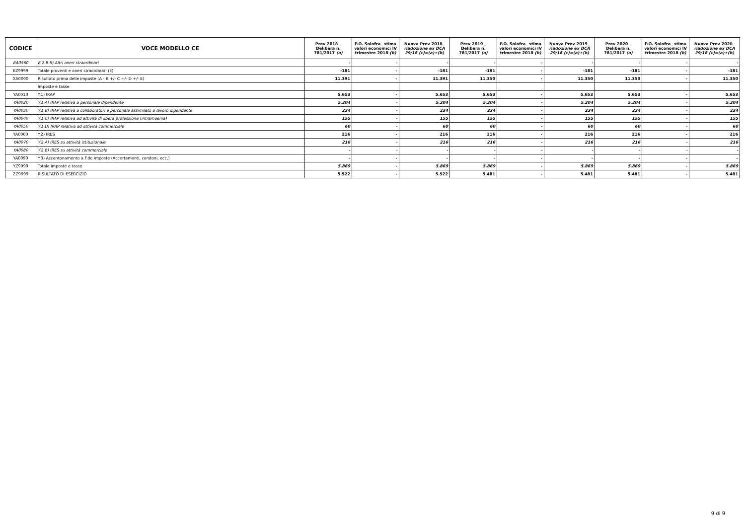| CODICE | VOCE MODELLO CE | Prev 2018 _ Delibera n. 781/2017 (a) | P.O. Solofra_ stima valori economici IV trimestre 2018 (b) | Nuova Prev 2018_ riadozione ex DCA 29/18 (c)=(a)+(b) | Prev 2019 _ Delibera n. 781/2017 (a) | P.O. Solofra_ stima valori economici IV trimestre 2018 (b) | Nuova Prev 2019_ riadozione ex DCA 29/18 (c)=(a)+(b) | Prev 2020 _ Delibera n. 781/2017 (a) | P.O. Solofra_ stima valori economici IV trimestre 2018 (b) | Nuova Prev 2020_ riadozione ex DCA 29/18 (c)=(a)+(b) |
| --- | --- | --- | --- | --- | --- | --- | --- | --- | --- | --- |
| EA0560 | E.2.B.5) Altri oneri straordinari | - | - | - | - | - | - | - | - | - |
| EZ9999 | Totale proventi e oneri straordinari (E) | -181 | - | -181 | -181 | - | -181 | -181 | - | -181 |
| XA0000 | Risultato prima delle imposte (A - B +/- C +/- D +/- E) | 11.391 | - | 11.391 | 11.350 | - | 11.350 | 11.350 | - | 11.350 |
| | Imposte e tasse | | | | | | | | | |
| YA0010 | Y.1) IRAP | 5.653 | - | 5.653 | 5.653 | - | 5.653 | 5.653 | - | 5.653 |
| YA0020 | Y.1.A) IRAP relativa a personale dipendente | 5.204 | - | 5.204 | 5.204 | - | 5.204 | 5.204 | - | 5.204 |
| YA0030 | Y.1.B) IRAP relativa a collaboratori e personale assimilato a lavoro dipendente | 234 | - | 234 | 234 | - | 234 | 234 | - | 234 |
| YA0040 | Y.1.C) IRAP relativa ad attività di libera professione (intramoenia) | 155 | - | 155 | 155 | - | 155 | 155 | - | 155 |
| YA0050 | Y.1.D) IRAP relativa ad attività commerciale | 60 | - | 60 | 60 | - | 60 | 60 | - | 60 |
| YA0060 | Y.2) IRES | 216 | - | 216 | 216 | - | 216 | 216 | - | 216 |
| YA0070 | Y.2.A) IRES su attività istituzionale | 216 | - | 216 | 216 | - | 216 | 216 | - | 216 |
| YA0080 | Y.2.B) IRES su attività commerciale | - | - | - | - | - | - | - | - | - |
| YA0090 | Y.3) Accantonamento a F.do Imposte (Accertamenti, condoni, ecc.) | - | - | - | - | - | - | - | - | - |
| YZ9999 | Totale imposte e tasse | 5.869 | - | 5.869 | 5.869 | - | 5.869 | 5.869 | - | 5.869 |
| ZZ9999 | RISULTATO DI ESERCIZIO | 5.522 | - | 5.522 | 5.481 | - | 5.481 | 5.481 | - | 5.481 |
9 di 9